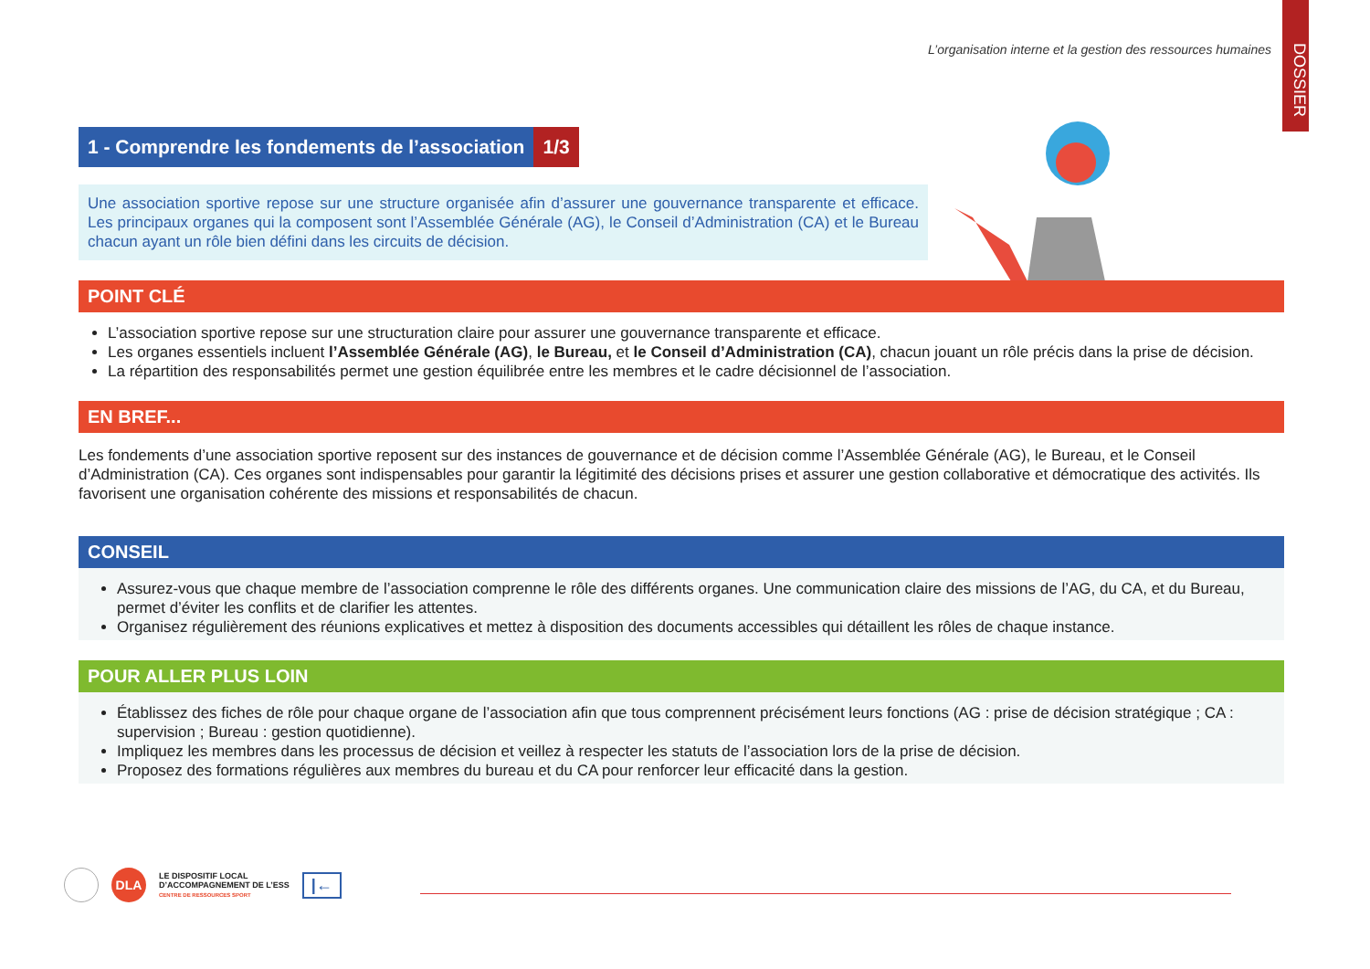DOSSIER
L’organisation interne et la gestion des ressources humaines
1 - Comprendre les fondements de l’association 1/3
Une association sportive repose sur une structure organisée afin d’assurer une gouvernance transparente et efficace. Les principaux organes qui la composent sont l’Assemblée Générale (AG), le Conseil d’Administration (CA) et le Bureau chacun ayant un rôle bien défini dans les circuits de décision.
POINT CLÉ
L’association sportive repose sur une structuration claire pour assurer une gouvernance transparente et efficace.
Les organes essentiels incluent l’Assemblée Générale (AG), le Bureau, et le Conseil d’Administration (CA), chacun jouant un rôle précis dans la prise de décision.
La répartition des responsabilités permet une gestion équilibrée entre les membres et le cadre décisionnel de l’association.
EN BREF...
Les fondements d’une association sportive reposent sur des instances de gouvernance et de décision comme l’Assemblée Générale (AG), le Bureau, et le Conseil d’Administration (CA). Ces organes sont indispensables pour garantir la légitimité des décisions prises et assurer une gestion collaborative et démocratique des activités. Ils favorisent une organisation cohérente des missions et responsabilités de chacun.
CONSEIL
Assurez-vous que chaque membre de l’association comprenne le rôle des différents organes. Une communication claire des missions de l’AG, du CA, et du Bureau, permet d’éviter les conflits et de clarifier les attentes.
Organisez régulièrement des réunions explicatives et mettez à disposition des documents accessibles qui détaillent les rôles de chaque instance.
POUR ALLER PLUS LOIN
Établissez des fiches de rôle pour chaque organe de l’association afin que tous comprennent précisément leurs fonctions (AG : prise de décision stratégique ; CA : supervision ; Bureau : gestion quotidienne).
Impliquez les membres dans les processus de décision et veillez à respecter les statuts de l’association lors de la prise de décision.
Proposez des formations régulières aux membres du bureau et du CA pour renforcer leur efficacité dans la gestion.
DLA LE DISPOSITIF LOCAL
D’ACCOMPAGNEMENT DE L’ESS
CENTRE DE RESSOURCES SPORT |←